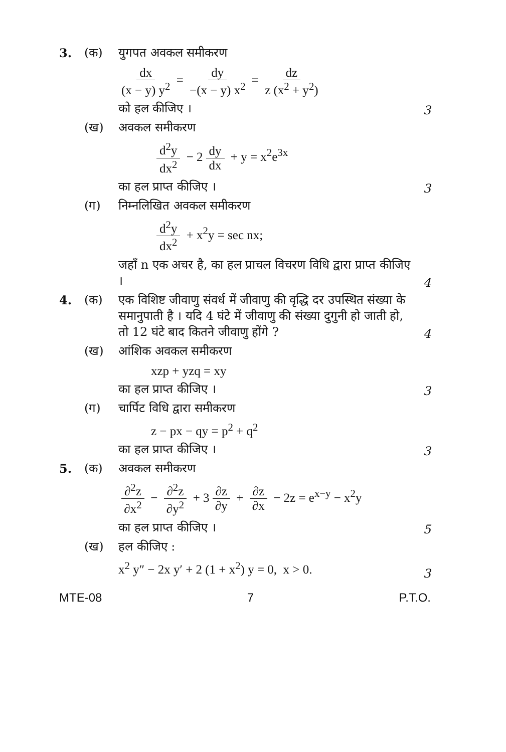3. (क) युगपत अवकल समीकरण
dx (x − y) y<sup>2</sup> = dy −(x − y) x<sup>2</sup> = dz z (x<sup>2</sup> + y<sup>2</sup>)
को हल कीजिए ।
3
(ख) अवकल समीकरण
d<sup>2</sup>y dx<sup>2</sup> − 2 dy dx + y = x<sup>2</sup>e<sup>3x</sup>
का हल प्राप्त कीजिए ।
3
(ग) निम्नलिखित अवकल समीकरण
d<sup>2</sup>y dx<sup>2</sup> + x<sup>2</sup>y = sec nx;
जहाँ n एक अचर है, का हल प्राचल विचरण विधि द्वारा प्राप्त कीजिए ।
4
4. (क) एक विशिष्ट जीवाणु संवर्ध में जीवाणु की वृद्धि दर उपस्थित संख्या के समानुपाती है । यदि 4 घंटे में जीवाणु की संख्या दुगुनी हो जाती हो, तो 12 घंटे बाद कितने जीवाणु होंगे ?
4
(ख) आंशिक अवकल समीकरण
xzp + yzq = xy
का हल प्राप्त कीजिए ।
3
(ग) चार्पिट विधि द्वारा समीकरण
z − px − qy = p<sup>2</sup> + q<sup>2</sup>
का हल प्राप्त कीजिए ।
3
5. (क) अवकल समीकरण
∂<sup>2</sup>z ∂x<sup>2</sup> − ∂<sup>2</sup>z ∂y<sup>2</sup> + 3 ∂z ∂y + ∂z ∂x − 2z = e<sup>x−y</sup> − x<sup>2</sup>y
का हल प्राप्त कीजिए ।
5
(ख) हल कीजिए :
x<sup>2</sup> y″ − 2x y′ + 2 (1 + x<sup>2</sup>) y = 0, x > 0.
3
MTE-08 7 P.T.O.